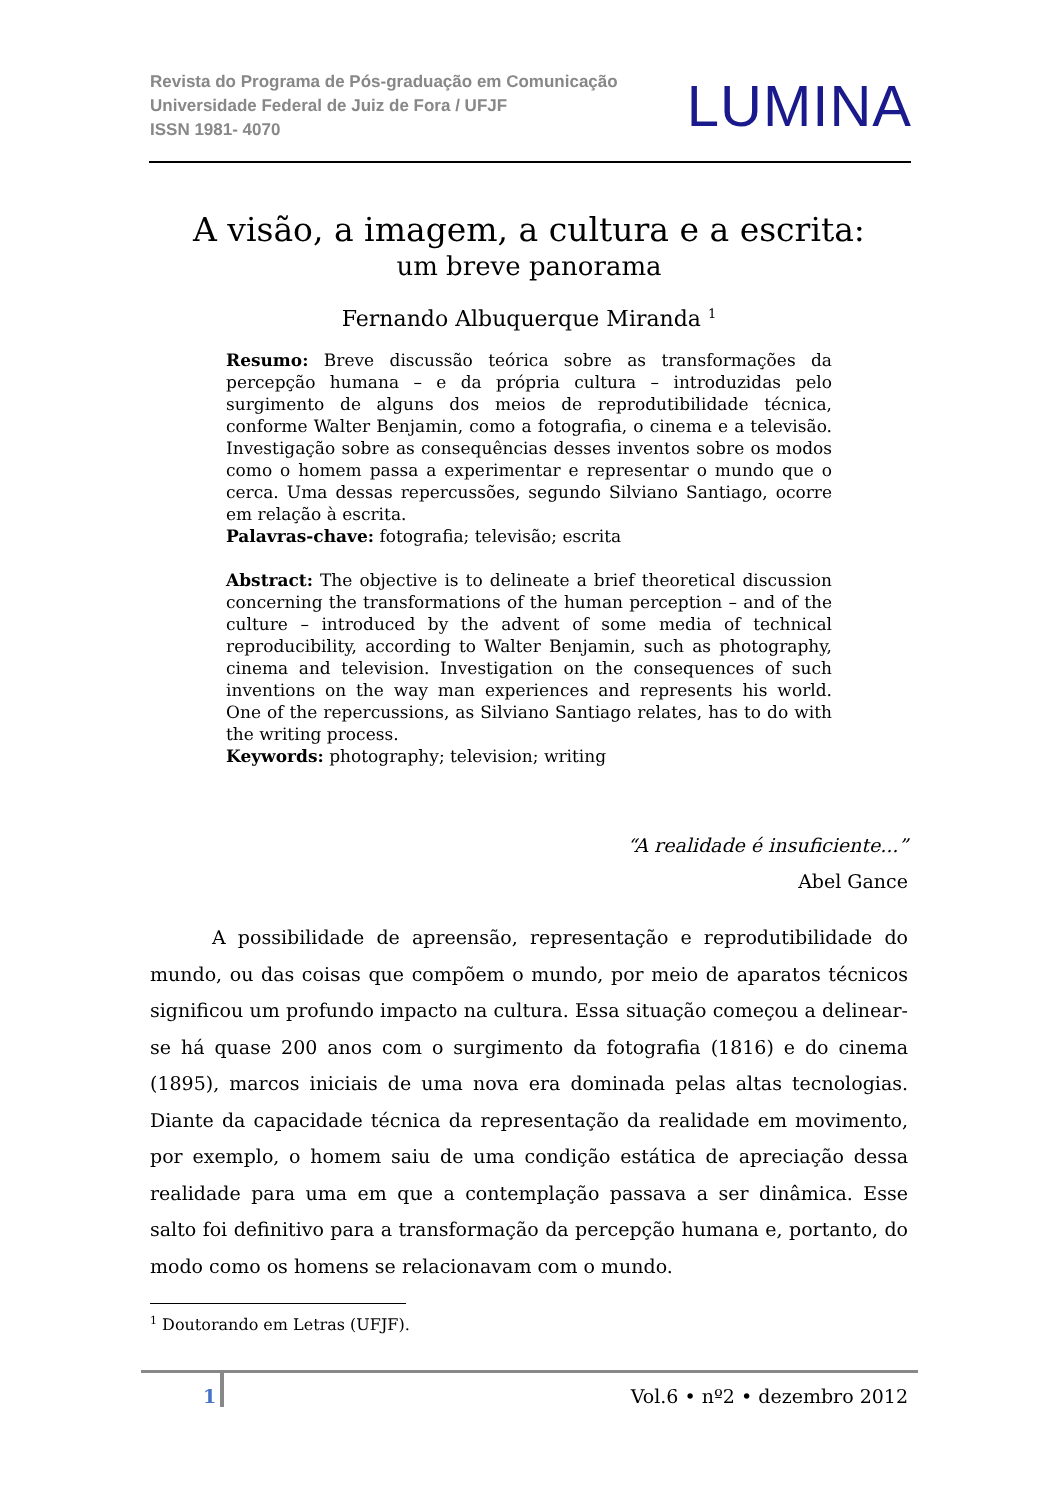Revista do Programa de Pós-graduação em Comunicação
Universidade Federal de Juiz de Fora / UFJF
ISSN 1981- 4070
LUMINA
A visão, a imagem, a cultura e a escrita:
um breve panorama
Fernando Albuquerque Miranda <sup>1</sup>
Resumo: Breve discussão teórica sobre as transformações da percepção humana – e da própria cultura – introduzidas pelo surgimento de alguns dos meios de reprodutibilidade técnica, conforme Walter Benjamin, como a fotografia, o cinema e a televisão. Investigação sobre as consequências desses inventos sobre os modos como o homem passa a experimentar e representar o mundo que o cerca. Uma dessas repercussões, segundo Silviano Santiago, ocorre em relação à escrita.
Palavras-chave: fotografia; televisão; escrita
Abstract: The objective is to delineate a brief theoretical discussion concerning the transformations of the human perception – and of the culture – introduced by the advent of some media of technical reproducibility, according to Walter Benjamin, such as photography, cinema and television. Investigation on the consequences of such inventions on the way man experiences and represents his world. One of the repercussions, as Silviano Santiago relates, has to do with the writing process.
Keywords: photography; television; writing
“A realidade é insuficiente...”
Abel Gance
A possibilidade de apreensão, representação e reprodutibilidade do mundo, ou das coisas que compõem o mundo, por meio de aparatos técnicos significou um profundo impacto na cultura. Essa situação começou a delinear-se há quase 200 anos com o surgimento da fotografia (1816) e do cinema (1895), marcos iniciais de uma nova era dominada pelas altas tecnologias. Diante da capacidade técnica da representação da realidade em movimento, por exemplo, o homem saiu de uma condição estática de apreciação dessa realidade para uma em que a contemplação passava a ser dinâmica. Esse salto foi definitivo para a transformação da percepção humana e, portanto, do modo como os homens se relacionavam com o mundo.
<sup>1</sup> Doutorando em Letras (UFJF).
1 Vol.6 • nº2 • dezembro 2012